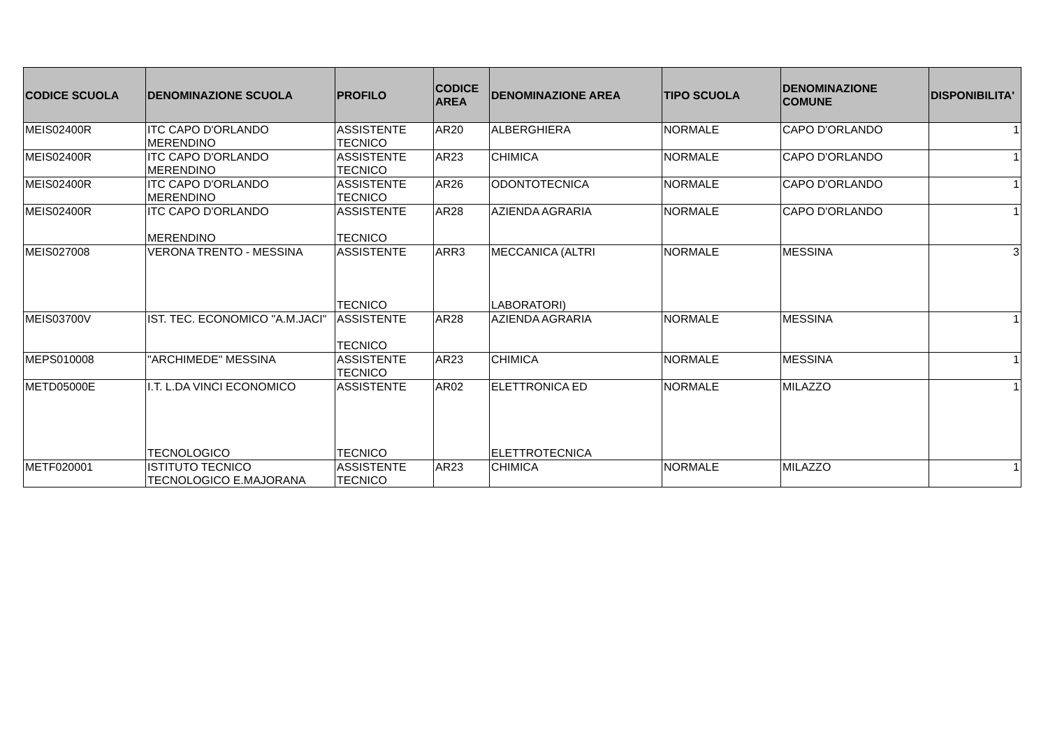| CODICE SCUOLA | DENOMINAZIONE SCUOLA | PROFILO | CODICE AREA | DENOMINAZIONE AREA | TIPO SCUOLA | DENOMINAZIONE COMUNE | DISPONIBILITA' |
| --- | --- | --- | --- | --- | --- | --- | --- |
| MEIS02400R | ITC CAPO D'ORLANDO MERENDINO | ASSISTENTE TECNICO | AR20 | ALBERGHIERA | NORMALE | CAPO D'ORLANDO | 1 |
| MEIS02400R | ITC CAPO D'ORLANDO MERENDINO | ASSISTENTE TECNICO | AR23 | CHIMICA | NORMALE | CAPO D'ORLANDO | 1 |
| MEIS02400R | ITC CAPO D'ORLANDO MERENDINO | ASSISTENTE TECNICO | AR26 | ODONTOTECNICA | NORMALE | CAPO D'ORLANDO | 1 |
| MEIS02400R | ITC CAPO D'ORLANDO MERENDINO | ASSISTENTE TECNICO | AR28 | AZIENDA AGRARIA | NORMALE | CAPO D'ORLANDO | 1 |
| MEIS027008 | VERONA TRENTO - MESSINA | ASSISTENTE TECNICO | ARR3 | MECCANICA (ALTRI LABORATORI) | NORMALE | MESSINA | 3 |
| MEIS03700V | IST. TEC. ECONOMICO "A.M.JACI" | ASSISTENTE TECNICO | AR28 | AZIENDA AGRARIA | NORMALE | MESSINA | 1 |
| MEPS010008 | "ARCHIMEDE" MESSINA | ASSISTENTE TECNICO | AR23 | CHIMICA | NORMALE | MESSINA | 1 |
| METD05000E | I.T. L.DA VINCI ECONOMICO TECNOLOGICO | ASSISTENTE TECNICO | AR02 | ELETTRONICA ED ELETTROTECNICA | NORMALE | MILAZZO | 1 |
| METF020001 | ISTITUTO TECNICO TECNOLOGICO E.MAJORANA | ASSISTENTE TECNICO | AR23 | CHIMICA | NORMALE | MILAZZO | 1 |